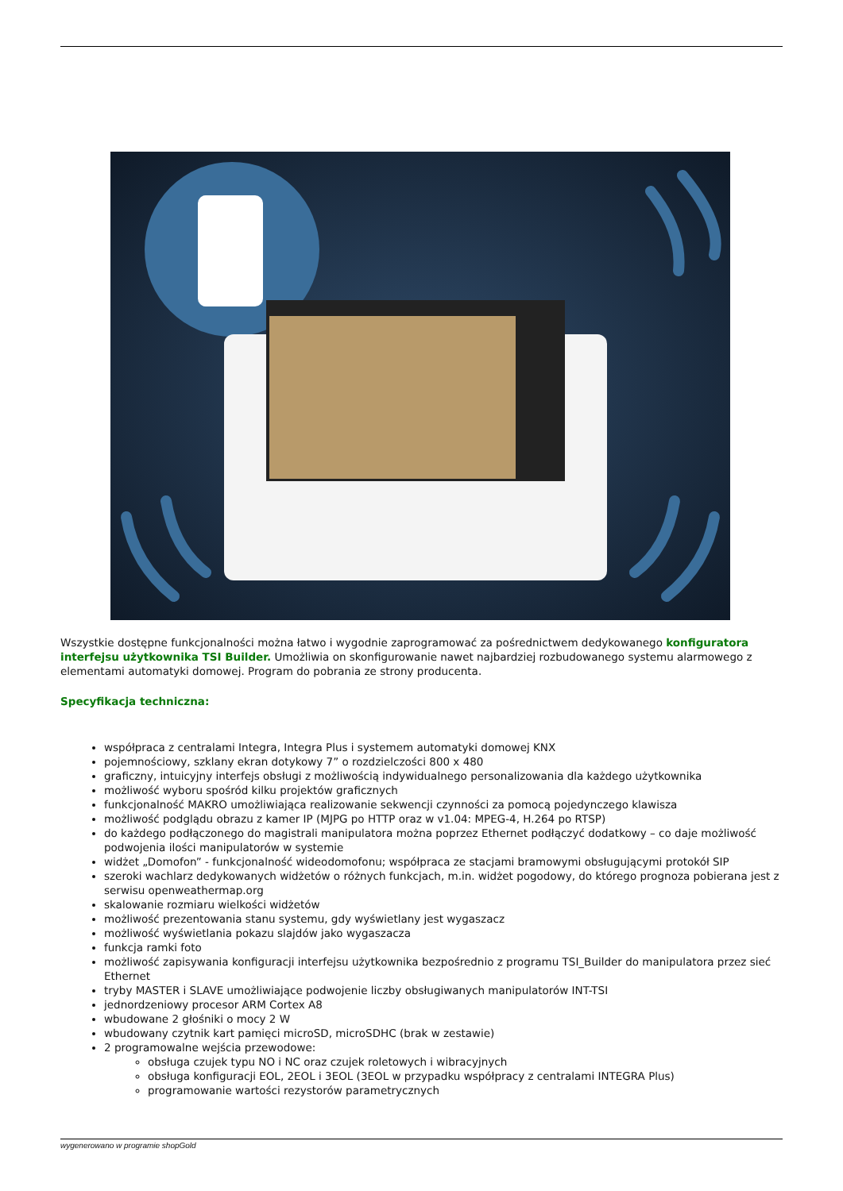Wszystkie dostępne funkcjonalności można łatwo i wygodnie zaprogramować za pośrednictwem dedykowanego konfiguratora interfejsu użytkownika TSI Builder. Umożliwia on skonfigurowanie nawet najbardziej rozbudowanego systemu alarmowego z elementami automatyki domowej. Program do pobrania ze strony producenta.
Specyfikacja techniczna:
współpraca z centralami Integra, Integra Plus i systemem automatyki domowej KNX
pojemnościowy, szklany ekran dotykowy 7” o rozdzielczości 800 x 480
graficzny, intuicyjny interfejs obsługi z możliwością indywidualnego personalizowania dla każdego użytkownika
możliwość wyboru spośród kilku projektów graficznych
funkcjonalność MAKRO umożliwiająca realizowanie sekwencji czynności za pomocą pojedynczego klawisza
możliwość podglądu obrazu z kamer IP (MJPG po HTTP oraz w v1.04: MPEG-4, H.264 po RTSP)
do każdego podłączonego do magistrali manipulatora można poprzez Ethernet podłączyć dodatkowy – co daje możliwość podwojenia ilości manipulatorów w systemie
widżet „Domofon” - funkcjonalność wideodomofonu; współpraca ze stacjami bramowymi obsługującymi protokół SIP
szeroki wachlarz dedykowanych widżetów o różnych funkcjach, m.in. widżet pogodowy, do którego prognoza pobierana jest z serwisu openweathermap.org
skalowanie rozmiaru wielkości widżetów
możliwość prezentowania stanu systemu, gdy wyświetlany jest wygaszacz
możliwość wyświetlania pokazu slajdów jako wygaszacza
funkcja ramki foto
możliwość zapisywania konfiguracji interfejsu użytkownika bezpośrednio z programu TSI_Builder do manipulatora przez sieć Ethernet
tryby MASTER i SLAVE umożliwiające podwojenie liczby obsługiwanych manipulatorów INT-TSI
jednordzeniowy procesor ARM Cortex A8
wbudowane 2 głośniki o mocy 2 W
wbudowany czytnik kart pamięci microSD, microSDHC (brak w zestawie)
2 programowalne wejścia przewodowe:
obsługa czujek typu NO i NC oraz czujek roletowych i wibracyjnych
obsługa konfiguracji EOL, 2EOL i 3EOL (3EOL w przypadku współpracy z centralami INTEGRA Plus)
programowanie wartości rezystorów parametrycznych
wygenerowano w programie shopGold